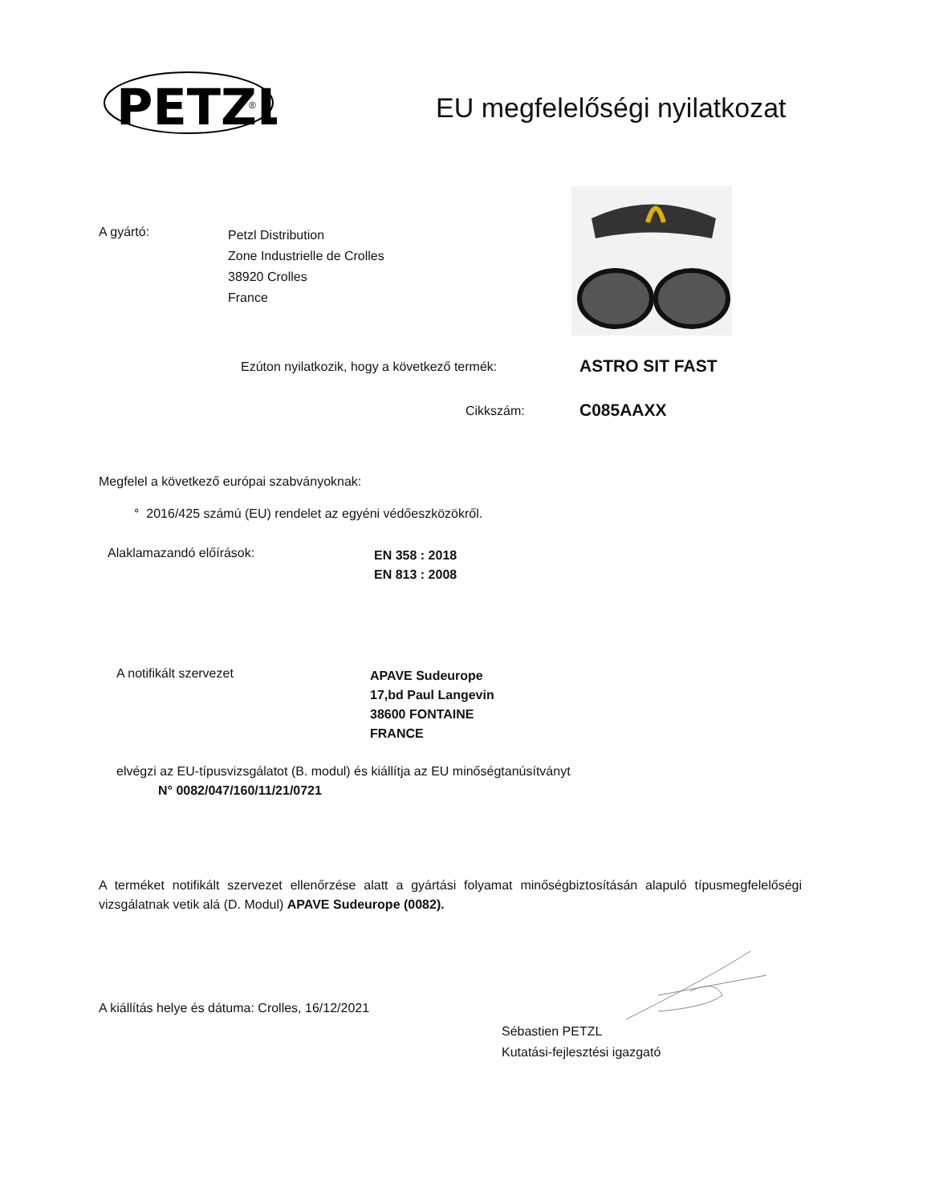PETZL
®
EU megfelelőségi nyilatkozat
A gyártó:
Petzl Distribution
Zone Industrielle de Crolles
38920 Crolles
France
Ezúton nyilatkozik, hogy a következő termék:
ASTRO SIT FAST
Cikkszám: C085AAXX
Megfelel a következő európai szabványoknak:
° 2016/425 számú (EU) rendelet az egyéni védőeszközökről.
Alaklamazandó előírások:
EN 358 : 2018
EN 813 : 2008
A notifikált szervezet
APAVE Sudeurope
17,bd Paul Langevin
38600 FONTAINE
FRANCE
elvégzi az EU-típusvizsgálatot (B. modul) és kiállítja az EU minőségtanúsítványt
N° 0082/047/160/11/21/0721
A terméket notifikált szervezet ellenőrzése alatt a gyártási folyamat minőségbiztosításán alapuló típusmegfelelőségi vizsgálatnak vetik alá (D. Modul) APAVE Sudeurope (0082).
A kiállítás helye és dátuma: Crolles, 16/12/2021
Sébastien PETZL
Kutatási-fejlesztési igazgató